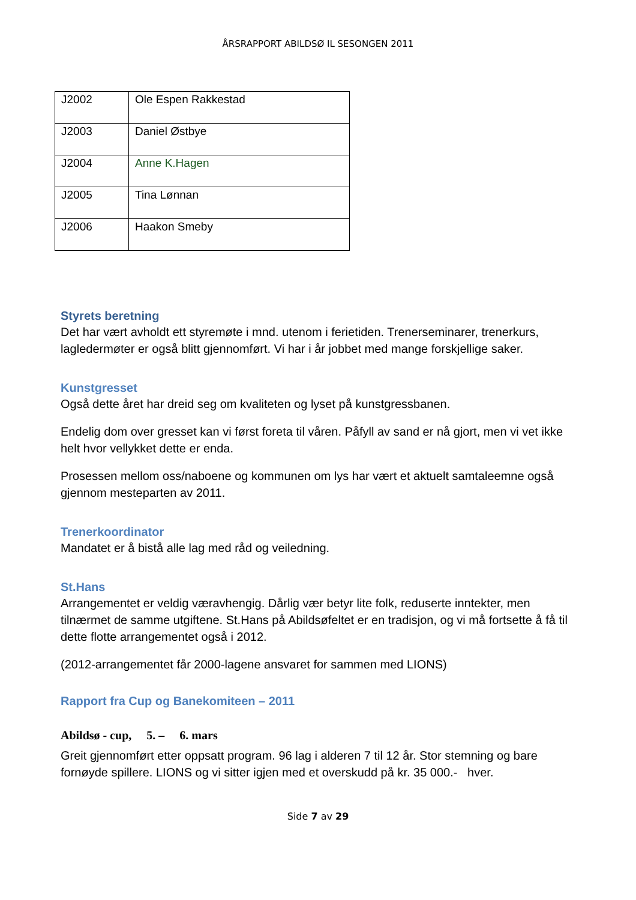ÅRSRAPPORT ABILDSØ IL SESONGEN 2011
| J2002 | Ole Espen Rakkestad |
| J2003 | Daniel Østbye |
| J2004 | Anne K.Hagen |
| J2005 | Tina Lønnan |
| J2006 | Haakon Smeby |
Styrets beretning
Det har vært avholdt ett styremøte i mnd. utenom i ferietiden. Trenerseminarer, trenerkurs, lagledermøter er også blitt gjennomført. Vi har i år jobbet med mange forskjellige saker.
Kunstgresset
Også dette året har dreid seg om kvaliteten og lyset på kunstgressbanen.
Endelig dom over gresset kan vi først foreta til våren. Påfyll av sand er nå gjort, men vi vet ikke helt hvor vellykket dette er enda.
Prosessen mellom oss/naboene og kommunen om lys har vært et aktuelt samtaleemne også gjennom mesteparten av 2011.
Trenerkoordinator
Mandatet er å bistå alle lag med råd og veiledning.
St.Hans
Arrangementet er veldig væravhengig. Dårlig vær betyr lite folk, reduserte inntekter, men tilnærmet de samme utgiftene. St.Hans på Abildsøfeltet er en tradisjon, og vi må fortsette å få til dette flotte arrangementet også i 2012.
(2012-arrangementet får 2000-lagene ansvaret for sammen med LIONS)
Rapport fra Cup og Banekomiteen – 2011
Abildsø - cup, 5. – 6. mars
Greit gjennomført etter oppsatt program. 96 lag i alderen 7 til 12 år. Stor stemning og bare fornøyde spillere. LIONS og vi sitter igjen med et overskudd på kr. 35 000.- hver.
Side 7 av 29